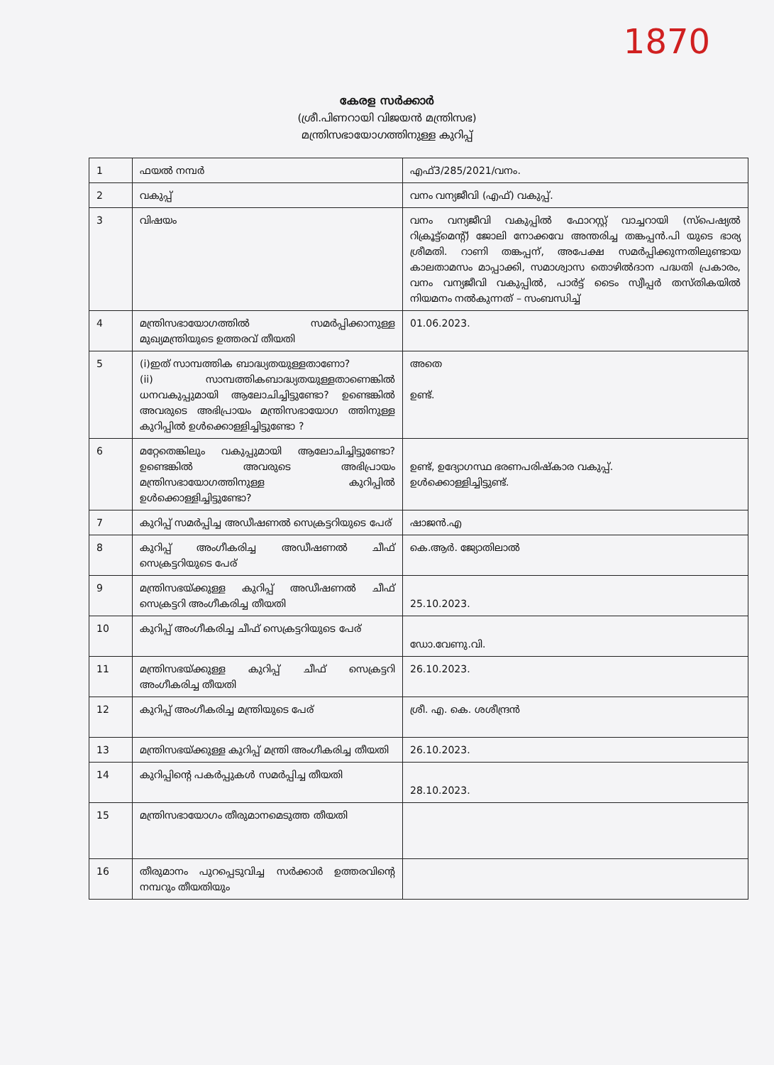1870
കേരള സർക്കാർ
(ശ്രീ.പിണറായി വിജയൻ മന്ത്രിസഭ)
മന്ത്രിസഭായോഗത്തിനുള്ള കുറിപ്പ്
| 1 | ഫയൽ നമ്പർ | എഫ്3/285/2021/വനം. |
| 2 | വകുപ്പ് | വനം വന്യജീവി (എഫ്) വകുപ്പ്. |
| 3 | വിഷയം | വനം വന്യജീവി വകുപ്പിൽ ഫോറസ്റ്റ് വാച്ചറായി (സ്പെഷ്യൽ റിക്രൂട്ട്മെന്റ്) ജോലി നോക്കവേ അന്തരിച്ച തങ്കപ്പൻ.പി യുടെ ഭാര്യ ശ്രീമതി. റാണി തങ്കപ്പന്, അപേക്ഷ സമർപ്പിക്കുന്നതിലുണ്ടായ കാലതാമസം മാപ്പാക്കി, സമാശ്വാസ തൊഴിൽദാന പദ്ധതി പ്രകാരം, വനം വന്യജീവി വകുപ്പിൽ, പാർട്ട് ടൈം സ്വീപ്പർ തസ്തികയിൽ നിയമനം നൽകുന്നത് – സംബന്ധിച്ച് |
| 4 | മന്ത്രിസഭായോഗത്തിൽ സമർപ്പിക്കാനുള്ള മുഖ്യമന്ത്രിയുടെ ഉത്തരവ് തീയതി | 01.06.2023. |
| 5 | (i)ഇത് സാമ്പത്തിക ബാദ്ധ്യതയുള്ളതാണോ? (ii) സാമ്പത്തികബാദ്ധ്യതയുള്ളതാണെങ്കിൽ ധനവകുപ്പുമായി ആലോചിച്ചിട്ടുണ്ടോ? ഉണ്ടെങ്കിൽ അവരുടെ അഭിപ്രായം മന്ത്രിസഭായോഗ ത്തിനുള്ള കുറിപ്പിൽ ഉൾക്കൊള്ളിച്ചിട്ടുണ്ടോ ? | അതെ ഉണ്ട്. |
| 6 | മറ്റേതെങ്കിലും വകുപ്പുമായി ആലോചിച്ചിട്ടുണ്ടോ? ഉണ്ടെങ്കിൽ അവരുടെ അഭിപ്രായം മന്ത്രിസഭായോഗത്തിനുള്ള കുറിപ്പിൽ ഉൾക്കൊള്ളിച്ചിട്ടുണ്ടോ? | ഉണ്ട്, ഉദ്യോഗസ്ഥ ഭരണപരിഷ്കാര വകുപ്പ്. ഉൾക്കൊള്ളിച്ചിട്ടുണ്ട്. |
| 7 | കുറിപ്പ് സമർപ്പിച്ച അഡീഷണൽ സെക്രട്ടറിയുടെ പേര് | ഷാജൻ.എ |
| 8 | കുറിപ്പ് അംഗീകരിച്ച അഡീഷണൽ ചീഫ് സെക്രട്ടറിയുടെ പേര് | കെ.ആർ. ജ്യോതിലാൽ |
| 9 | മന്ത്രിസഭയ്ക്കുള്ള കുറിപ്പ് അഡീഷണൽ ചീഫ് സെക്രട്ടറി അംഗീകരിച്ച തീയതി | 25.10.2023. |
| 10 | കുറിപ്പ് അംഗീകരിച്ച ചീഫ് സെക്രട്ടറിയുടെ പേര് | ഡോ.വേണു.വി. |
| 11 | മന്ത്രിസഭയ്ക്കുള്ള കുറിപ്പ് ചീഫ് സെക്രട്ടറി അംഗീകരിച്ച തീയതി | 26.10.2023. |
| 12 | കുറിപ്പ് അംഗീകരിച്ച മന്ത്രിയുടെ പേര് | ശ്രീ. എ. കെ. ശശീന്ദ്രൻ |
| 13 | മന്ത്രിസഭയ്ക്കുള്ള കുറിപ്പ് മന്ത്രി അംഗീകരിച്ച തീയതി | 26.10.2023. |
| 14 | കുറിപ്പിന്റെ പകർപ്പുകൾ സമർപ്പിച്ച തീയതി | 28.10.2023. |
| 15 | മന്ത്രിസഭായോഗം തീരുമാനമെടുത്ത തീയതി | |
| 16 | തീരുമാനം പുറപ്പെടുവിച്ച സർക്കാർ ഉത്തരവിന്റെ നമ്പറും തീയതിയും | |